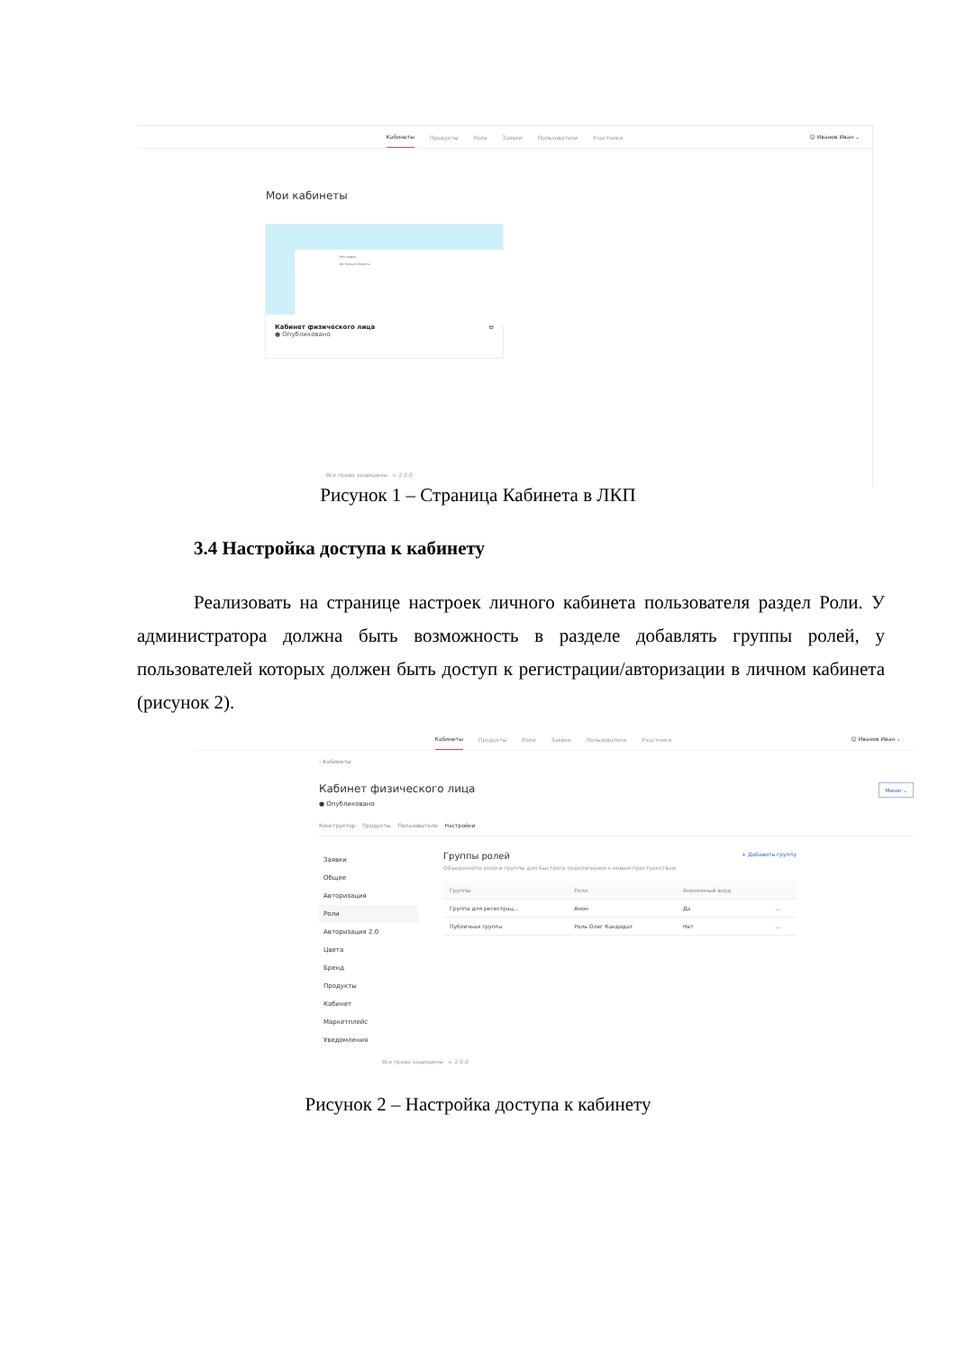Кабинеты Продукты Роли Заявки Пользователи Участники
☺ Иванов Иван ⌄
Мои кабинеты
Мои заявки
Доступные продукты
Кабинет физического лица ⊖
● Опубликовано
Все права защищены v. 2.0.0
Рисунок 1 – Страница Кабинета в ЛКП
3.4 Настройка доступа к кабинету
Реализовать на странице настроек личного кабинета пользователя раздел Роли. У администратора должна быть возможность в разделе добавлять группы ролей, у пользователей которых должен быть доступ к регистрации/авторизации в личном кабинета (рисунок 2).
Кабинеты Продукты Роли Заявки Пользователи Участники
☺ Иванов Иван ⌄
‹ Кабинеты
Кабинет физического лица Меню ⌄
● Опубликовано
Конструктор Продукты Пользователи Настройки
Заявки
Общее
Авторизация
Роли
Авторизация 2.0
Цвета
Бренд
Продукты
Кабинет
Маркетплейс
Уведомления
Группы ролей + Добавить группу
Объединяйте роли в группы для быстрого подключения к новым пространствам
| Группы | Роли | Анонимный вход | |
| --- | --- | --- | --- |
| Группа для регистрац... | Анон | Да | ... |
| Публичная группа | Роль Олег Кандидат | Нет | ... |
Все права защищены v. 2.0.0
Рисунок 2 – Настройка доступа к кабинету